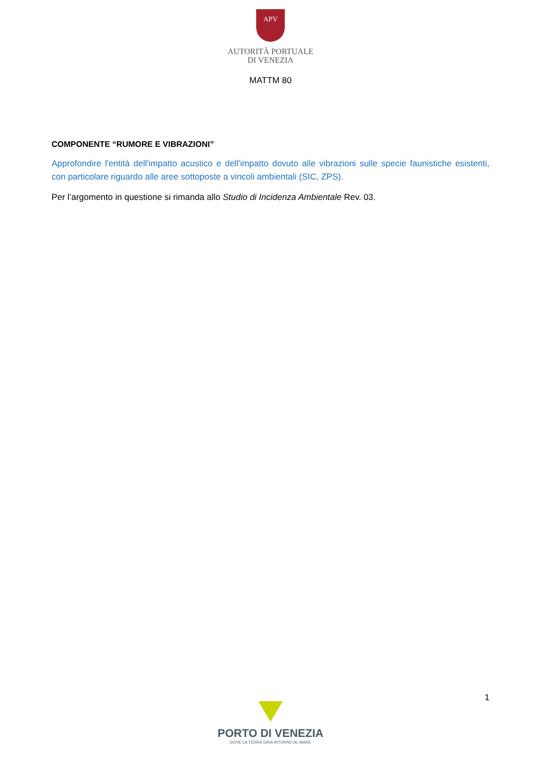APV
AUTORITÀ PORTUALE
DI VENEZIA
MATTM 80
COMPONENTE “RUMORE E VIBRAZIONI”
Approfondire l'entità dell'impatto acustico e dell'impatto dovuto alle vibrazioni sulle specie faunistiche esistenti, con particolare riguardo alle aree sottoposte a vincoli ambientali (SIC, ZPS).
Per l’argomento in questione si rimanda allo Studio di Incidenza Ambientale Rev. 03.
1
PORTO DI VENEZIA
DOVE LA TERRA GIRA INTORNO AL MARE